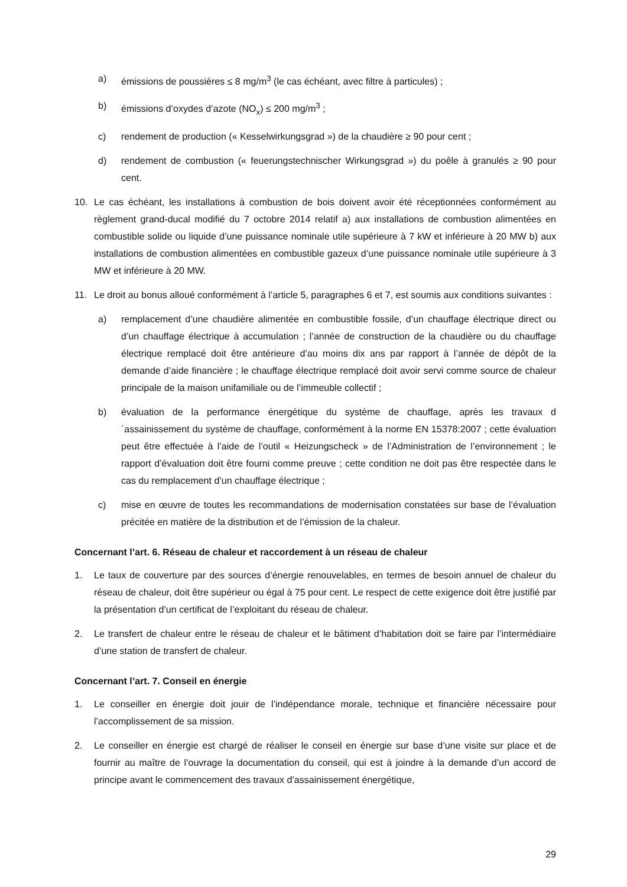a) émissions de poussières ≤ 8 mg/m<sup>3</sup> (le cas échéant, avec filtre à particules) ;
b) émissions d’oxydes d’azote (NO<sub>x</sub>) ≤ 200 mg/m<sup>3</sup> ;
c) rendement de production (« Kesselwirkungsgrad ») de la chaudière ≥ 90 pour cent ;
d) rendement de combustion (« feuerungstechnischer Wirkungsgrad ») du poêle à granulés ≥ 90 pour cent.
10. Le cas échéant, les installations à combustion de bois doivent avoir été réceptionnées conformément au règlement grand-ducal modifié du 7 octobre 2014 relatif a) aux installations de combustion alimentées en combustible solide ou liquide d’une puissance nominale utile supérieure à 7 kW et inférieure à 20 MW b) aux installations de combustion alimentées en combustible gazeux d’une puissance nominale utile supérieure à 3 MW et inférieure à 20 MW.
11. Le droit au bonus alloué conformément à l’article 5, paragraphes 6 et 7, est soumis aux conditions suivantes :
a) remplacement d’une chaudière alimentée en combustible fossile, d’un chauffage électrique direct ou d’un chauffage électrique à accumulation ; l’année de construction de la chaudière ou du chauffage électrique remplacé doit être antérieure d’au moins dix ans par rapport à l’année de dépôt de la demande d’aide financière ; le chauffage électrique remplacé doit avoir servi comme source de chaleur principale de la maison unifamiliale ou de l’immeuble collectif ;
b) évaluation de la performance énergétique du système de chauffage, après les travaux d´assainissement du système de chauffage, conformément à la norme EN 15378:2007 ; cette évaluation peut être effectuée à l’aide de l’outil « Heizungscheck » de l’Administration de l’environnement ; le rapport d’évaluation doit être fourni comme preuve ; cette condition ne doit pas être respectée dans le cas du remplacement d’un chauffage électrique ;
c) mise en œuvre de toutes les recommandations de modernisation constatées sur base de l’évaluation précitée en matière de la distribution et de l’émission de la chaleur.
Concernant l’art. 6. Réseau de chaleur et raccordement à un réseau de chaleur
1. Le taux de couverture par des sources d’énergie renouvelables, en termes de besoin annuel de chaleur du réseau de chaleur, doit être supérieur ou égal à 75 pour cent. Le respect de cette exigence doit être justifié par la présentation d’un certificat de l’exploitant du réseau de chaleur.
2. Le transfert de chaleur entre le réseau de chaleur et le bâtiment d’habitation doit se faire par l’intermédiaire d’une station de transfert de chaleur.
Concernant l’art. 7. Conseil en énergie
1. Le conseiller en énergie doit jouir de l’indépendance morale, technique et financière nécessaire pour l’accomplissement de sa mission.
2. Le conseiller en énergie est chargé de réaliser le conseil en énergie sur base d’une visite sur place et de fournir au maître de l’ouvrage la documentation du conseil, qui est à joindre à la demande d’un accord de principe avant le commencement des travaux d’assainissement énergétique,
29